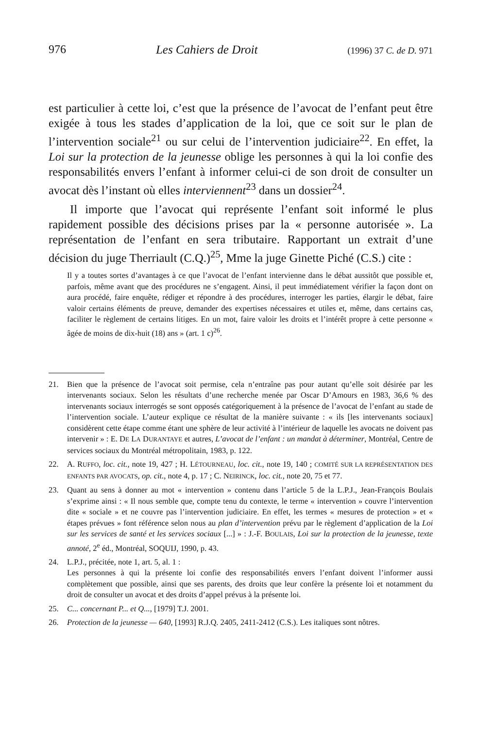976 Les Cahiers de Droit (1996) 37 C. de D. 971
est particulier à cette loi, c’est que la présence de l’avocat de l’enfant peut être exigée à tous les stades d’application de la loi, que ce soit sur le plan de l’intervention sociale<sup>21</sup> ou sur celui de l’intervention judiciaire<sup>22</sup>. En effet, la Loi sur la protection de la jeunesse oblige les personnes à qui la loi confie des responsabilités envers l’enfant à informer celui-ci de son droit de consulter un avocat dès l’instant où elles interviennent<sup>23</sup> dans un dossier<sup>24</sup>.
Il importe que l’avocat qui représente l’enfant soit informé le plus rapidement possible des décisions prises par la « personne autorisée ». La représentation de l’enfant en sera tributaire. Rapportant un extrait d’une décision du juge Therriault (C.Q.)<sup>25</sup>, Mme la juge Ginette Piché (C.S.) cite :
Il y a toutes sortes d’avantages à ce que l’avocat de l’enfant intervienne dans le débat aussitôt que possible et, parfois, même avant que des procédures ne s’engagent. Ainsi, il peut immédiatement vérifier la façon dont on aura procédé, faire enquête, rédiger et répondre à des procédures, interroger les parties, élargir le débat, faire valoir certains éléments de preuve, demander des expertises nécessaires et utiles et, même, dans certains cas, faciliter le règlement de certains litiges. En un mot, faire valoir les droits et l’intérêt propre à cette personne « âgée de moins de dix-huit (18) ans » (art. 1 c)<sup>26</sup>.
21. Bien que la présence de l’avocat soit permise, cela n’entraîne pas pour autant qu’elle soit désirée par les intervenants sociaux. Selon les résultats d’une recherche menée par Oscar D’Amours en 1983, 36,6 % des intervenants sociaux interrogés se sont opposés catégoriquement à la présence de l’avocat de l’enfant au stade de l’intervention sociale. L’auteur explique ce résultat de la manière suivante : « ils [les intervenants sociaux] considèrent cette étape comme étant une sphère de leur activité à l’intérieur de laquelle les avocats ne doivent pas intervenir » : E. DE LA DURANTAYE et autres, L’avocat de l’enfant : un mandat à déterminer, Montréal, Centre de services sociaux du Montréal métropolitain, 1983, p. 122.
22. A. RUFFO, loc. cit., note 19, 427 ; H. LÉTOURNEAU, loc. cit., note 19, 140 ; COMITÉ SUR LA REPRÉSENTATION DES ENFANTS PAR AVOCATS, op. cit., note 4, p. 17 ; C. NEIRINCK, loc. cit., note 20, 75 et 77.
23. Quant au sens à donner au mot « intervention » contenu dans l’article 5 de la L.P.J., Jean-François Boulais s’exprime ainsi : « Il nous semble que, compte tenu du contexte, le terme « intervention » couvre l’intervention dite « sociale » et ne couvre pas l’intervention judiciaire. En effet, les termes « mesures de protection » et « étapes prévues » font référence selon nous au plan d’intervention prévu par le règlement d’application de la Loi sur les services de santé et les services sociaux [...] » : J.-F. BOULAIS, Loi sur la protection de la jeunesse, texte annoté, 2<sup>e</sup> éd., Montréal, SOQUIJ, 1990, p. 43.
24. L.P.J., précitée, note 1, art. 5, al. 1 :
Les personnes à qui la présente loi confie des responsabilités envers l’enfant doivent l’informer aussi complètement que possible, ainsi que ses parents, des droits que leur confère la présente loi et notamment du droit de consulter un avocat et des droits d’appel prévus à la présente loi.
25. C... concernant P... et Q..., [1979] T.J. 2001.
26. Protection de la jeunesse — 640, [1993] R.J.Q. 2405, 2411-2412 (C.S.). Les italiques sont nôtres.